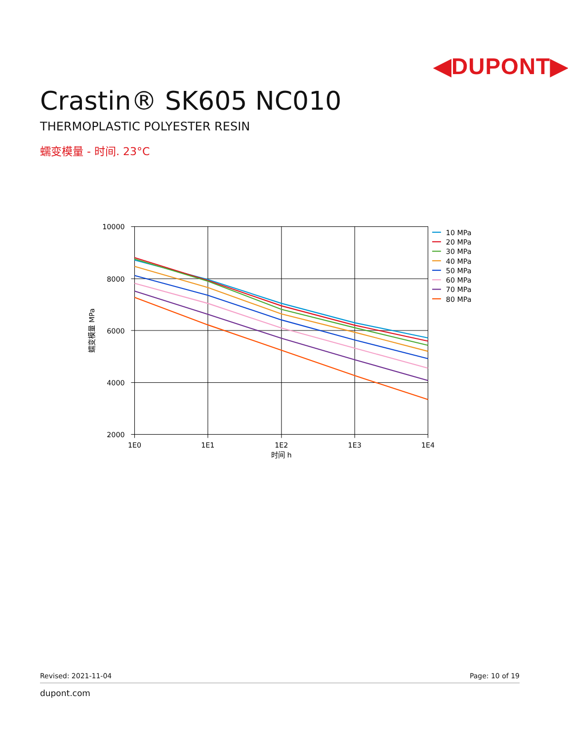◀DUPONT▶
Crastin® SK605 NC010
THERMOPLASTIC POLYESTER RESIN
蠕变模量 - 时间. 23°C
10000
8000
6000
4000
2000
1E0
1E1
1E2
1E3
1E4
时间 h
蠕变模量 MPa
10 MPa
20 MPa
30 MPa
40 MPa
50 MPa
60 MPa
70 MPa
80 MPa
Revised: 2021-11-04 Page: 10 of 19
dupont.com